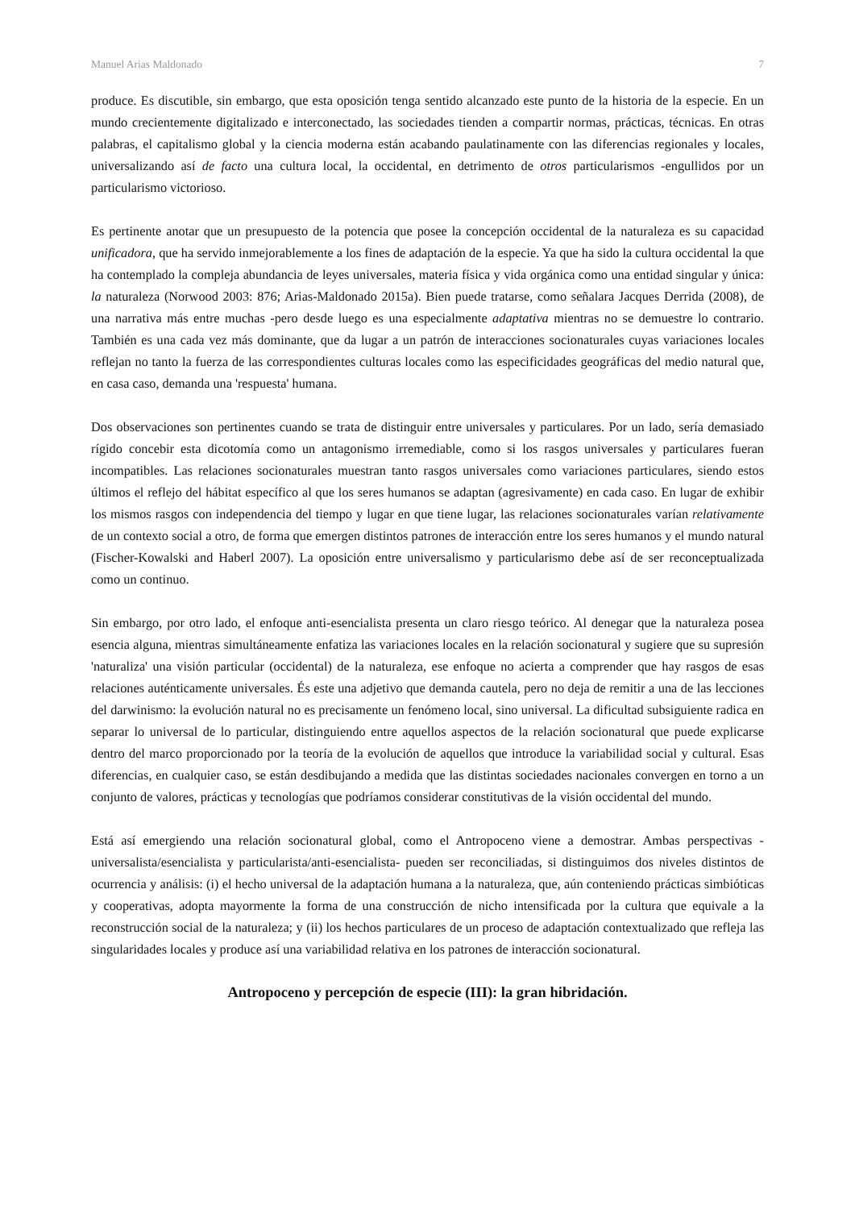Manuel Arias Maldonado 7
produce. Es discutible, sin embargo, que esta oposición tenga sentido alcanzado este punto de la historia de la especie. En un mundo crecientemente digitalizado e interconectado, las sociedades tienden a compartir normas, prácticas, técnicas. En otras palabras, el capitalismo global y la ciencia moderna están acabando paulatinamente con las diferencias regionales y locales, universalizando así de facto una cultura local, la occidental, en detrimento de otros particularismos -engullidos por un particularismo victorioso.
Es pertinente anotar que un presupuesto de la potencia que posee la concepción occidental de la naturaleza es su capacidad unificadora, que ha servido inmejorablemente a los fines de adaptación de la especie. Ya que ha sido la cultura occidental la que ha contemplado la compleja abundancia de leyes universales, materia física y vida orgánica como una entidad singular y única: la naturaleza (Norwood 2003: 876; Arias-Maldonado 2015a). Bien puede tratarse, como señalara Jacques Derrida (2008), de una narrativa más entre muchas -pero desde luego es una especialmente adaptativa mientras no se demuestre lo contrario. También es una cada vez más dominante, que da lugar a un patrón de interacciones socionaturales cuyas variaciones locales reflejan no tanto la fuerza de las correspondientes culturas locales como las especificidades geográficas del medio natural que, en casa caso, demanda una 'respuesta' humana.
Dos observaciones son pertinentes cuando se trata de distinguir entre universales y particulares. Por un lado, sería demasiado rígido concebir esta dicotomía como un antagonismo irremediable, como si los rasgos universales y particulares fueran incompatibles. Las relaciones socionaturales muestran tanto rasgos universales como variaciones particulares, siendo estos últimos el reflejo del hábitat específico al que los seres humanos se adaptan (agresivamente) en cada caso. En lugar de exhibir los mismos rasgos con independencia del tiempo y lugar en que tiene lugar, las relaciones socionaturales varían relativamente de un contexto social a otro, de forma que emergen distintos patrones de interacción entre los seres humanos y el mundo natural (Fischer-Kowalski and Haberl 2007). La oposición entre universalismo y particularismo debe así de ser reconceptualizada como un continuo.
Sin embargo, por otro lado, el enfoque anti-esencialista presenta un claro riesgo teórico. Al denegar que la naturaleza posea esencia alguna, mientras simultáneamente enfatiza las variaciones locales en la relación socionatural y sugiere que su supresión 'naturaliza' una visión particular (occidental) de la naturaleza, ese enfoque no acierta a comprender que hay rasgos de esas relaciones auténticamente universales. És este una adjetivo que demanda cautela, pero no deja de remitir a una de las lecciones del darwinismo: la evolución natural no es precisamente un fenómeno local, sino universal. La dificultad subsiguiente radica en separar lo universal de lo particular, distinguiendo entre aquellos aspectos de la relación socionatural que puede explicarse dentro del marco proporcionado por la teoría de la evolución de aquellos que introduce la variabilidad social y cultural. Esas diferencias, en cualquier caso, se están desdibujando a medida que las distintas sociedades nacionales convergen en torno a un conjunto de valores, prácticas y tecnologías que podríamos considerar constitutivas de la visión occidental del mundo.
Está así emergiendo una relación socionatural global, como el Antropoceno viene a demostrar. Ambas perspectivas -universalista/esencialista y particularista/anti-esencialista- pueden ser reconciliadas, si distinguimos dos niveles distintos de ocurrencia y análisis: (i) el hecho universal de la adaptación humana a la naturaleza, que, aún conteniendo prácticas simbióticas y cooperativas, adopta mayormente la forma de una construcción de nicho intensificada por la cultura que equivale a la reconstrucción social de la naturaleza; y (ii) los hechos particulares de un proceso de adaptación contextualizado que refleja las singularidades locales y produce así una variabilidad relativa en los patrones de interacción socionatural.
Antropoceno y percepción de especie (III): la gran hibridación.